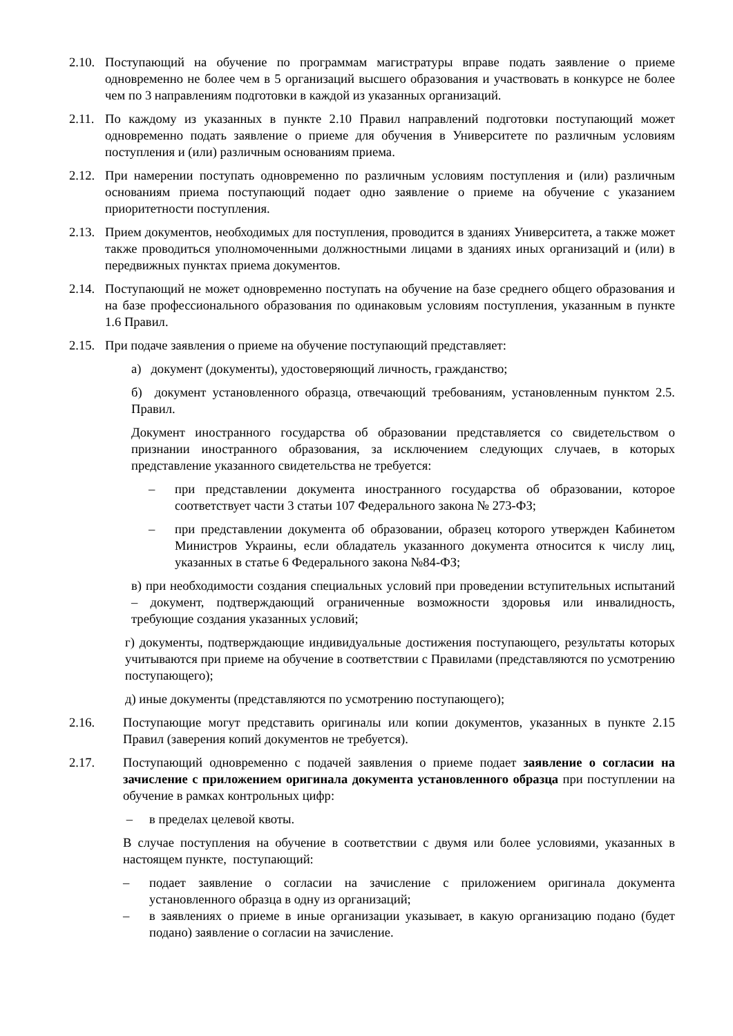2.10.
Поступающий на обучение по программам магистратуры вправе подать заявление о приеме одновременно не более чем в 5 организаций высшего образования и участвовать в конкурсе не более чем по 3 направлениям подготовки в каждой из указанных организаций.
2.11.
По каждому из указанных в пункте 2.10 Правил направлений подготовки поступающий может одновременно подать заявление о приеме для обучения в Университете по различным условиям поступления и (или) различным основаниям приема.
2.12.
При намерении поступать одновременно по различным условиям поступления и (или) различным основаниям приема поступающий подает одно заявление о приеме на обучение с указанием приоритетности поступления.
2.13.
Прием документов, необходимых для поступления, проводится в зданиях Университета, а также может также проводиться уполномоченными должностными лицами в зданиях иных организаций и (или) в передвижных пунктах приема документов.
2.14.
Поступающий не может одновременно поступать на обучение на базе среднего общего образования и на базе профессионального образования по одинаковым условиям поступления, указанным в пункте 1.6 Правил.
2.15.
При подаче заявления о приеме на обучение поступающий представляет:
а) документ (документы), удостоверяющий личность, гражданство;
б) документ установленного образца, отвечающий требованиям, установленным пунктом 2.5. Правил.
Документ иностранного государства об образовании представляется со свидетельством о признании иностранного образования, за исключением следующих случаев, в которых представление указанного свидетельства не требуется:
– при представлении документа иностранного государства об образовании, которое соответствует части 3 статьи 107 Федерального закона № 273-ФЗ;
– при представлении документа об образовании, образец которого утвержден Кабинетом Министров Украины, если обладатель указанного документа относится к числу лиц, указанных в статье 6 Федерального закона №84-ФЗ;
в) при необходимости создания специальных условий при проведении вступительных испытаний – документ, подтверждающий ограниченные возможности здоровья или инвалидность, требующие создания указанных условий;
г) документы, подтверждающие индивидуальные достижения поступающего, результаты которых учитываются при приеме на обучение в соответствии с Правилами (представляются по усмотрению поступающего);
д) иные документы (представляются по усмотрению поступающего);
2.16. Поступающие могут представить оригиналы или копии документов, указанных в пункте 2.15 Правил (заверения копий документов не требуется).
2.17. Поступающий одновременно с подачей заявления о приеме подает заявление о согласии на зачисление с приложением оригинала документа установленного образца при поступлении на обучение в рамках контрольных цифр:
– в пределах целевой квоты.
В случае поступления на обучение в соответствии с двумя или более условиями, указанных в настоящем пункте, поступающий:
– подает заявление о согласии на зачисление с приложением оригинала документа установленного образца в одну из организаций;
– в заявлениях о приеме в иные организации указывает, в какую организацию подано (будет подано) заявление о согласии на зачисление.